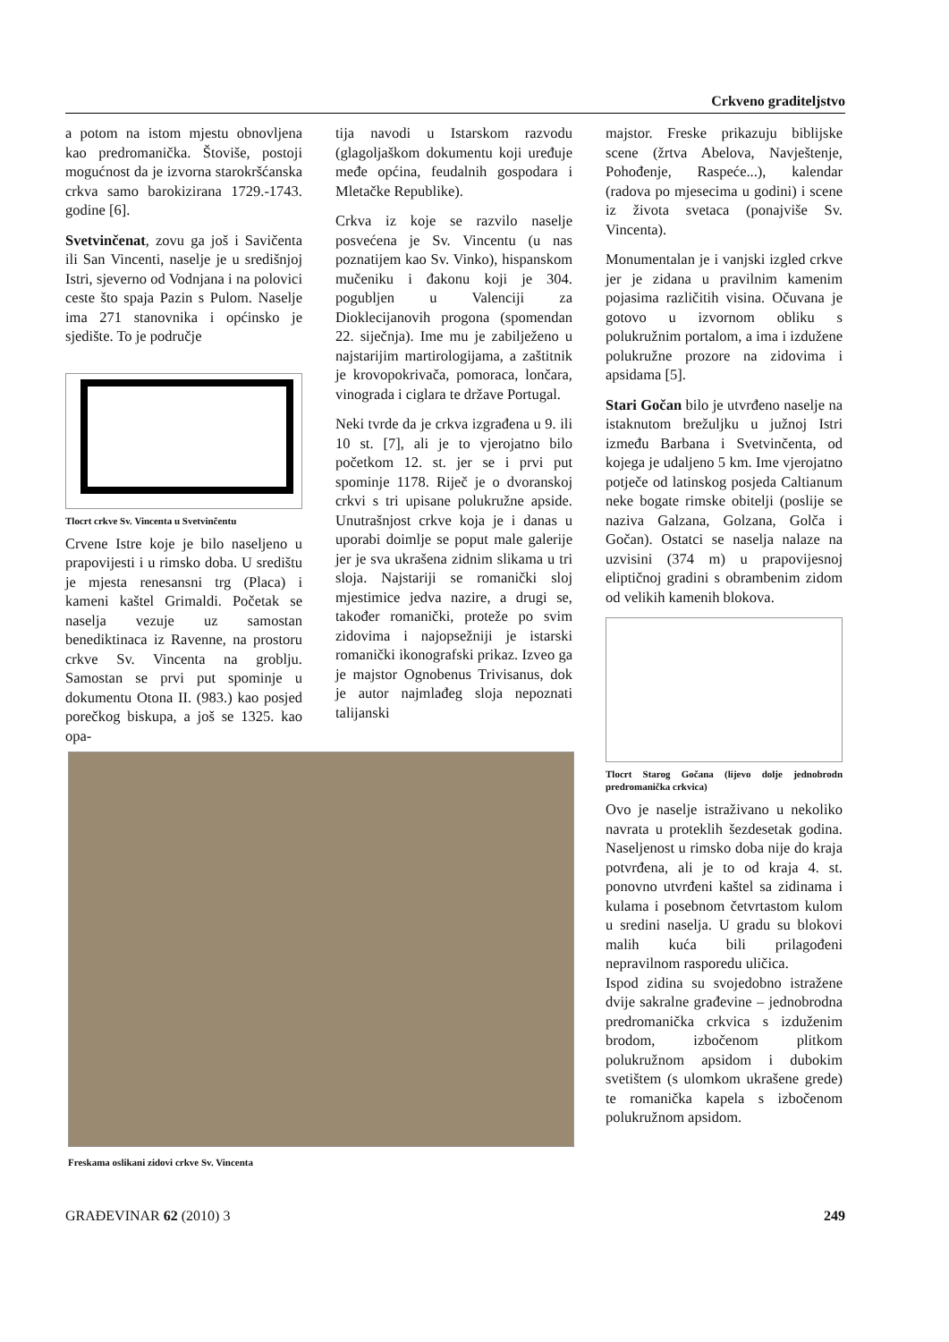Crkveno graditeljstvo
a potom na istom mjestu obnovljena kao predromanička. Štoviše, postoji mogućnost da je izvorna starokršćanska crkva samo barokizirana 1729.-1743. godine [6].
Svetvinčenat, zovu ga još i Savičenta ili San Vincenti, naselje je u središnjoj Istri, sjeverno od Vodnjana i na polovici ceste što spaja Pazin s Pulom. Naselje ima 271 stanovnika i općinsko je sjedište. To je područje
Tlocrt crkve Sv. Vincenta u Svetvinčentu
Crvene Istre koje je bilo naseljeno u prapovijesti i u rimsko doba. U središtu je mjesta renesansni trg (Placa) i kameni kaštel Grimaldi. Početak se naselja vezuje uz samostan benediktinaca iz Ravenne, na prostoru crkve Sv. Vincenta na groblju. Samostan se prvi put spominje u dokumentu Otona II. (983.) kao posjed porečkog biskupa, a još se 1325. kao opa-
tija navodi u Istarskom razvodu (glagoljaškom dokumentu koji uređuje međe općina, feudalnih gospodara i Mletačke Republike).
Crkva iz koje se razvilo naselje posvećena je Sv. Vincentu (u nas poznatijem kao Sv. Vinko), hispanskom mučeniku i đakonu koji je 304. pogubljen u Valenciji za Dioklecijanovih progona (spomendan 22. siječnja). Ime mu je zabilježeno u najstarijim martirologijama, a zaštitnik je krovopokrivača, pomoraca, lončara, vinograda i ciglara te države Portugal.
Neki tvrde da je crkva izgrađena u 9. ili 10 st. [7], ali je to vjerojatno bilo početkom 12. st. jer se i prvi put spominje 1178. Riječ je o dvoranskoj crkvi s tri upisane polukružne apside. Unutrašnjost crkve koja je i danas u uporabi doimlje se poput male galerije jer je sva ukrašena zidnim slikama u tri sloja. Najstariji se romanički sloj mjestimice jedva nazire, a drugi se, također romanički, proteže po svim zidovima i najopsežniji je istarski romanički ikonografski prikaz. Izveo ga je majstor Ognobenus Trivisanus, dok je autor najmlađeg sloja nepoznati talijanski
Freskama oslikani zidovi crkve Sv. Vincenta
majstor. Freske prikazuju biblijske scene (žrtva Abelova, Navještenje, Pohođenje, Raspeće...), kalendar (radova po mjesecima u godini) i scene iz života svetaca (ponajviše Sv. Vincenta).
Monumentalan je i vanjski izgled crkve jer je zidana u pravilnim kamenim pojasima različitih visina. Očuvana je gotovo u izvornom obliku s polukružnim portalom, a ima i izdužene polukružne prozore na zidovima i apsidama [5].
Stari Gočan bilo je utvrđeno naselje na istaknutom brežuljku u južnoj Istri između Barbana i Svetvinčenta, od kojega je udaljeno 5 km. Ime vjerojatno potječe od latinskog posjeda Caltianum neke bogate rimske obitelji (poslije se naziva Galzana, Golzana, Golča i Gočan). Ostatci se naselja nalaze na uzvisini (374 m) u prapovijesnoj eliptičnoj gradini s obrambenim zidom od velikih kamenih blokova.
Tlocrt Starog Gočana (lijevo dolje jednobrodn predromanička crkvica)
Ovo je naselje istraživano u nekoliko navrata u proteklih šezdesetak godina. Naseljenost u rimsko doba nije do kraja potvrđena, ali je to od kraja 4. st. ponovno utvrđeni kaštel sa zidinama i kulama i posebnom četvrtastom kulom u sredini naselja. U gradu su blokovi malih kuća bili prilagođeni nepravilnom rasporedu uličica.
Ispod zidina su svojedobno istražene dvije sakralne građevine – jednobrodna predromanička crkvica s izduženim brodom, izbočenom plitkom polukružnom apsidom i dubokim svetištem (s ulomkom ukrašene grede) te romanička kapela s izbočenom polukružnom apsidom.
GRAĐEVINAR 62 (2010) 3 249